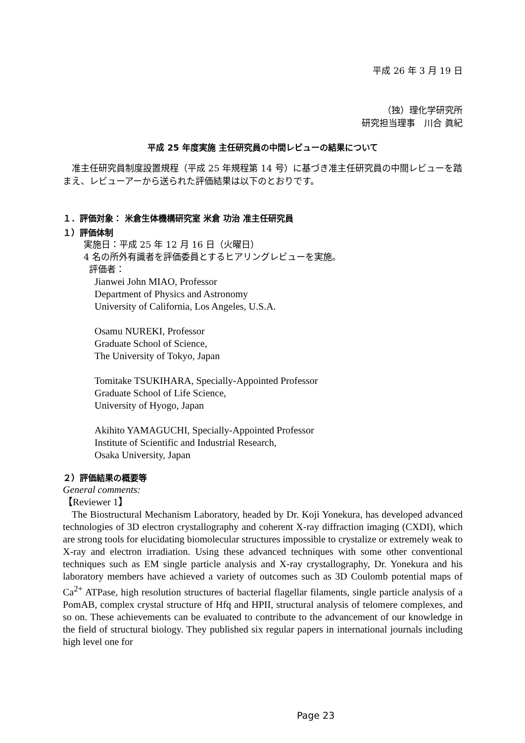平成 26 年 3 月 19 日
（独）理化学研究所
研究担当理事　川合 眞紀
平成 25 年度実施 主任研究員の中間レビューの結果について
　准主任研究員制度設置規程（平成 25 年規程第 14 号）に基づき准主任研究員の中間レビューを踏まえ、レビューアーから送られた評価結果は以下のとおりです。
１．評価対象： 米倉生体機構研究室 米倉 功治 准主任研究員
１）評価体制
実施日：平成 25 年 12 月 16 日（火曜日）
4 名の所外有識者を評価委員とするヒアリングレビューを実施。
評価者：
Jianwei John MIAO, Professor
Department of Physics and Astronomy
University of California, Los Angeles, U.S.A.
Osamu NUREKI, Professor
Graduate School of Science,
The University of Tokyo, Japan
Tomitake TSUKIHARA, Specially-Appointed Professor
Graduate School of Life Science,
University of Hyogo, Japan
Akihito YAMAGUCHI, Specially-Appointed Professor
Institute of Scientific and Industrial Research,
Osaka University, Japan
２）評価結果の概要等
General comments:
【Reviewer 1】
The Biostructural Mechanism Laboratory, headed by Dr. Koji Yonekura, has developed advanced technologies of 3D electron crystallography and coherent X-ray diffraction imaging (CXDI), which are strong tools for elucidating biomolecular structures impossible to crystalize or extremely weak to X-ray and electron irradiation. Using these advanced techniques with some other conventional techniques such as EM single particle analysis and X-ray crystallography, Dr. Yonekura and his laboratory members have achieved a variety of outcomes such as 3D Coulomb potential maps of Ca<sup>2+</sup> ATPase, high resolution structures of bacterial flagellar filaments, single particle analysis of a PomAB, complex crystal structure of Hfq and HPII, structural analysis of telomere complexes, and so on. These achievements can be evaluated to contribute to the advancement of our knowledge in the field of structural biology. They published six regular papers in international journals including high level one for
Page 23